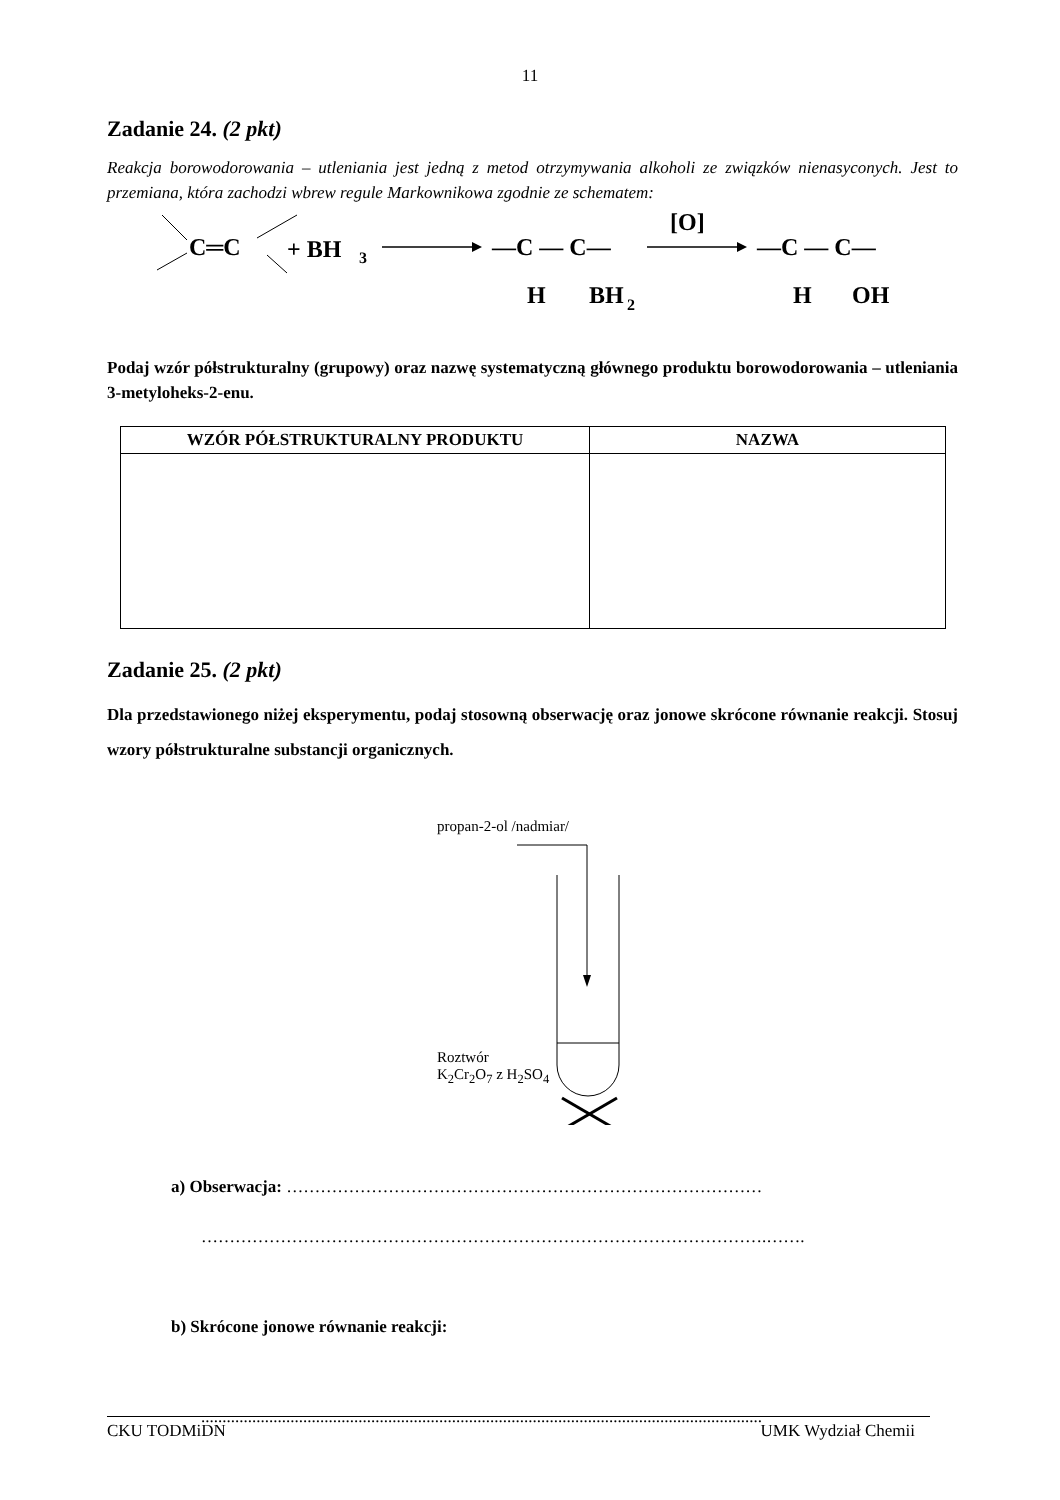11
Zadanie 24. (2 pkt)
Reakcja borowodorowania – utleniania jest jedną z metod otrzymywania alkoholi ze związków nienasyconych. Jest to przemiana, która zachodzi wbrew regule Markownikowa zgodnie ze schematem:
C═C
+ BH
3
—C — C—
H
BH
2
[O]
—C — C—
H
OH
Podaj wzór półstrukturalny (grupowy) oraz nazwę systematyczną głównego produktu borowodorowania – utleniania 3-metyloheks-2-enu.
| WZÓR PÓŁSTRUKTURALNY PRODUKTU | NAZWA |
| --- | --- |
Zadanie 25. (2 pkt)
Dla przedstawionego niżej eksperymentu, podaj stosowną obserwację oraz jonowe skrócone równanie reakcji. Stosuj wzory półstrukturalne substancji organicznych.
propan-2-ol /nadmiar/
Roztwór
K<sub>2</sub>Cr<sub>2</sub>O<sub>7</sub> z H<sub>2</sub>SO<sub>4</sub>
a) Obserwacja: …………………………………………………………………………
……………………………………………………………………………………….…….
b) Skrócone jonowe równanie reakcji:
....................................................................................................................................
CKU TODMiDN UMK Wydział Chemii